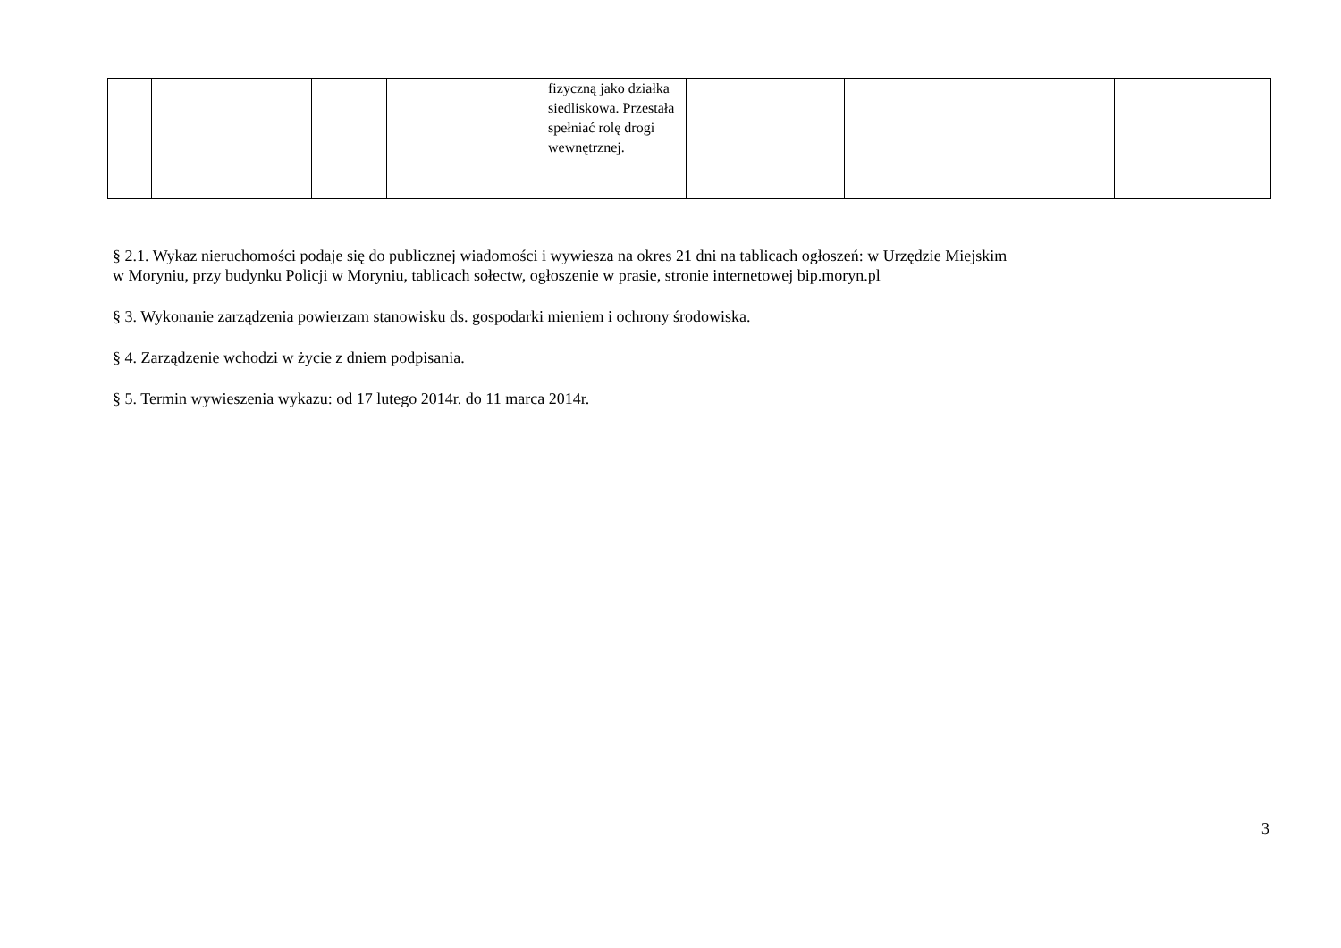| | | | | | fizyczną jako działka siedliskowa. Przestała spełniać rolę drogi wewnętrznej. | | | | |
§ 2.1. Wykaz nieruchomości podaje się do publicznej wiadomości i wywiesza na okres 21 dni na tablicach ogłoszeń: w Urzędzie Miejskim
w Moryniu, przy budynku Policji w Moryniu, tablicach sołectw, ogłoszenie w prasie, stronie internetowej bip.moryn.pl
§ 3. Wykonanie zarządzenia powierzam stanowisku ds. gospodarki mieniem i ochrony środowiska.
§ 4. Zarządzenie wchodzi w życie z dniem podpisania.
§ 5. Termin wywieszenia wykazu: od 17 lutego 2014r. do 11 marca 2014r.
3